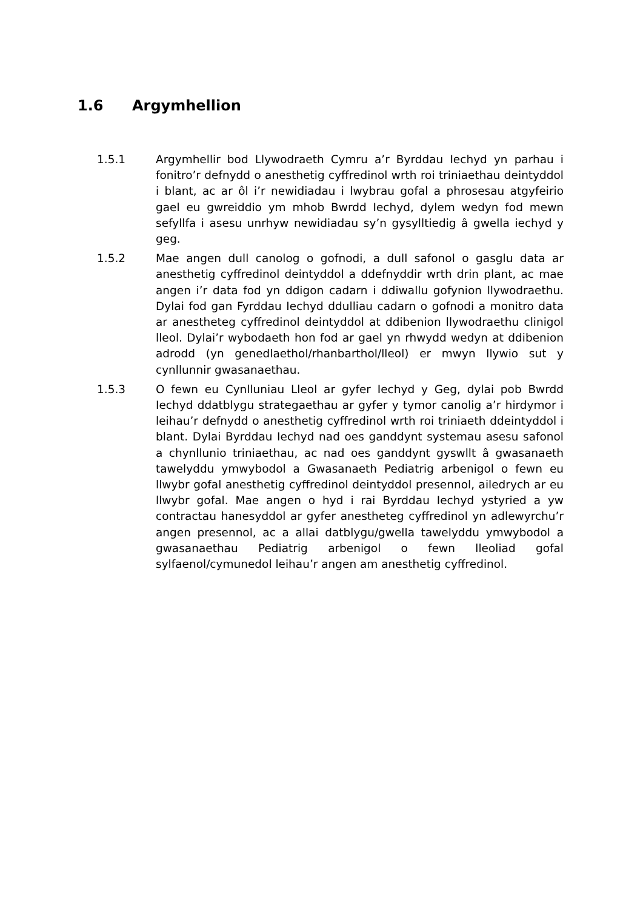1.6 Argymhellion
1.5.1 Argymhellir bod Llywodraeth Cymru a’r Byrddau Iechyd yn parhau i fonitro’r defnydd o anesthetig cyffredinol wrth roi triniaethau deintyddol i blant, ac ar ôl i’r newidiadau i lwybrau gofal a phrosesau atgyfeirio gael eu gwreiddio ym mhob Bwrdd Iechyd, dylem wedyn fod mewn sefyllfa i asesu unrhyw newidiadau sy’n gysylltiedig â gwella iechyd y geg.
1.5.2 Mae angen dull canolog o gofnodi, a dull safonol o gasglu data ar anesthetig cyffredinol deintyddol a ddefnyddir wrth drin plant, ac mae angen i’r data fod yn ddigon cadarn i ddiwallu gofynion llywodraethu. Dylai fod gan Fyrddau Iechyd ddulliau cadarn o gofnodi a monitro data ar anestheteg cyffredinol deintyddol at ddibenion llywodraethu clinigol lleol. Dylai’r wybodaeth hon fod ar gael yn rhwydd wedyn at ddibenion adrodd (yn genedlaethol/rhanbarthol/lleol) er mwyn llywio sut y cynllunnir gwasanaethau.
1.5.3 O fewn eu Cynlluniau Lleol ar gyfer Iechyd y Geg, dylai pob Bwrdd Iechyd ddatblygu strategaethau ar gyfer y tymor canolig a’r hirdymor i leihau’r defnydd o anesthetig cyffredinol wrth roi triniaeth ddeintyddol i blant. Dylai Byrddau Iechyd nad oes ganddynt systemau asesu safonol a chynllunio triniaethau, ac nad oes ganddynt gyswllt â gwasanaeth tawelyddu ymwybodol a Gwasanaeth Pediatrig arbenigol o fewn eu llwybr gofal anesthetig cyffredinol deintyddol presennol, ailedrych ar eu llwybr gofal. Mae angen o hyd i rai Byrddau Iechyd ystyried a yw contractau hanesyddol ar gyfer anestheteg cyffredinol yn adlewyrchu’r angen presennol, ac a allai datblygu/gwella tawelyddu ymwybodol a gwasanaethau Pediatrig arbenigol o fewn lleoliad gofal sylfaenol/cymunedol leihau’r angen am anesthetig cyffredinol.